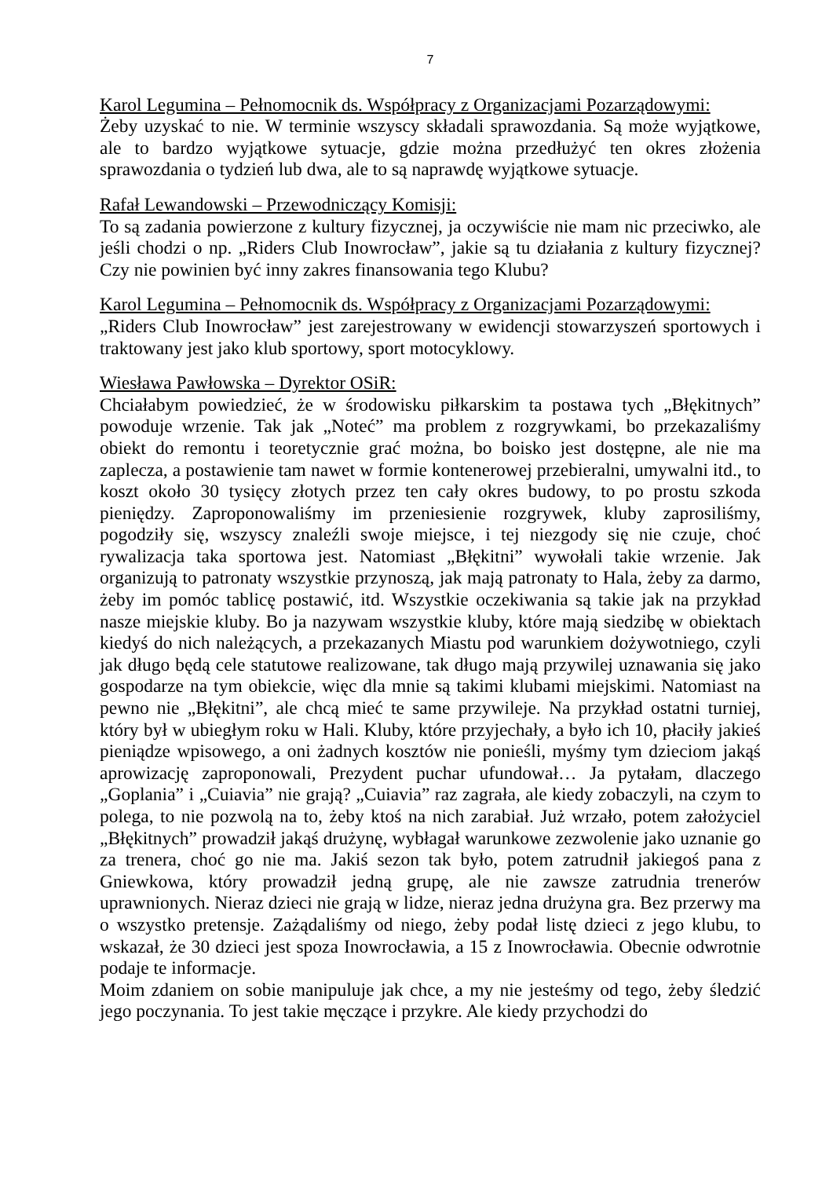7
Karol Legumina – Pełnomocnik ds. Współpracy z Organizacjami Pozarządowymi:
Żeby uzyskać to nie. W terminie wszyscy składali sprawozdania. Są może wyjątkowe, ale to bardzo wyjątkowe sytuacje, gdzie można przedłużyć ten okres złożenia sprawozdania o tydzień lub dwa, ale to są naprawdę wyjątkowe sytuacje.
Rafał Lewandowski – Przewodniczący Komisji:
To są zadania powierzone z kultury fizycznej, ja oczywiście nie mam nic przeciwko, ale jeśli chodzi o np. „Riders Club Inowrocław”, jakie są tu działania z kultury fizycznej? Czy nie powinien być inny zakres finansowania tego Klubu?
Karol Legumina – Pełnomocnik ds. Współpracy z Organizacjami Pozarządowymi:
„Riders Club Inowrocław” jest zarejestrowany w ewidencji stowarzyszeń sportowych i traktowany jest jako klub sportowy, sport motocyklowy.
Wiesława Pawłowska – Dyrektor OSiR:
Chciałabym powiedzieć, że w środowisku piłkarskim ta postawa tych „Błękitnych” powoduje wrzenie. Tak jak „Noteć” ma problem z rozgrywkami, bo przekazaliśmy obiekt do remontu i teoretycznie grać można, bo boisko jest dostępne, ale nie ma zaplecza, a postawienie tam nawet w formie kontenerowej przebieralni, umywalni itd., to koszt około 30 tysięcy złotych przez ten cały okres budowy, to po prostu szkoda pieniędzy. Zaproponowaliśmy im przeniesienie rozgrywek, kluby zaprosiliśmy, pogodziły się, wszyscy znaleźli swoje miejsce, i tej niezgody się nie czuje, choć rywalizacja taka sportowa jest. Natomiast „Błękitni” wywołali takie wrzenie. Jak organizują to patronaty wszystkie przynoszą, jak mają patronaty to Hala, żeby za darmo, żeby im pomóc tablicę postawić, itd. Wszystkie oczekiwania są takie jak na przykład nasze miejskie kluby. Bo ja nazywam wszystkie kluby, które mają siedzibę w obiektach kiedyś do nich należących, a przekazanych Miastu pod warunkiem dożywotniego, czyli jak długo będą cele statutowe realizowane, tak długo mają przywilej uznawania się jako gospodarze na tym obiekcie, więc dla mnie są takimi klubami miejskimi. Natomiast na pewno nie „Błękitni”, ale chcą mieć te same przywileje. Na przykład ostatni turniej, który był w ubiegłym roku w Hali. Kluby, które przyjechały, a było ich 10, płaciły jakieś pieniądze wpisowego, a oni żadnych kosztów nie ponieśli, myśmy tym dzieciom jakąś aprowizację zaproponowali, Prezydent puchar ufundował… Ja pytałam, dlaczego „Goplania” i „Cuiavia” nie grają? „Cuiavia” raz zagrała, ale kiedy zobaczyli, na czym to polega, to nie pozwolą na to, żeby ktoś na nich zarabiał. Już wrzało, potem założyciel „Błękitnych” prowadził jakąś drużynę, wybłagał warunkowe zezwolenie jako uznanie go za trenera, choć go nie ma. Jakiś sezon tak było, potem zatrudnił jakiegoś pana z Gniewkowa, który prowadził jedną grupę, ale nie zawsze zatrudnia trenerów uprawnionych. Nieraz dzieci nie grają w lidze, nieraz jedna drużyna gra. Bez przerwy ma o wszystko pretensje. Zażądaliśmy od niego, żeby podał listę dzieci z jego klubu, to wskazał, że 30 dzieci jest spoza Inowrocławia, a 15 z Inowrocławia. Obecnie odwrotnie podaje te informacje.
Moim zdaniem on sobie manipuluje jak chce, a my nie jesteśmy od tego, żeby śledzić jego poczynania. To jest takie męczące i przykre. Ale kiedy przychodzi do